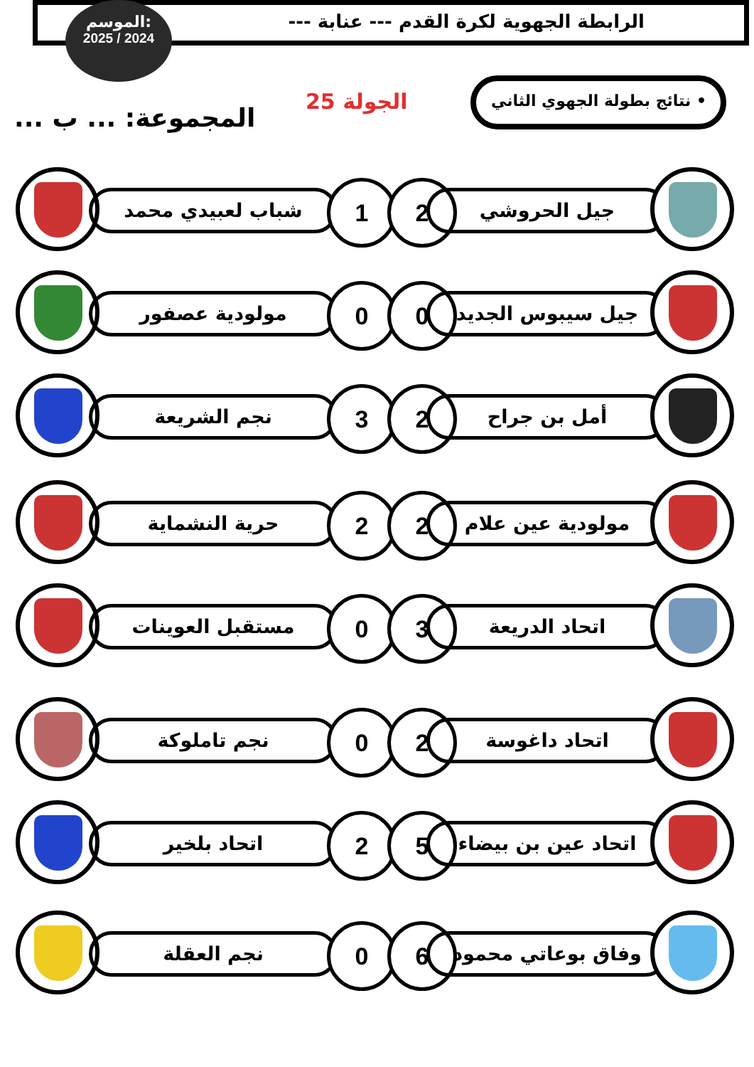الرابطة الجهوية لكرة القدم --- عنابة ---
الموسم:
2025 / 2024
• نتائج بطولة الجهوي الثاني
الجولة 25
المجموعة: ... ب ...
شباب لعبيدي محمد 1 2 جيل الحروشي
مولودية عصفور 0 0 جيل سيبوس الجديد
نجم الشريعة 3 2 أمل بن جراح
حرية النشماية 2 2 مولودية عين علام
مستقبل العوينات 0 3 اتحاد الدريعة
نجم تاملوكة 0 2 اتحاد داغوسة
اتحاد بلخير 2 5 اتحاد عين بن بيضاء
نجم العقلة 0 6 وفاق بوعاتي محمود